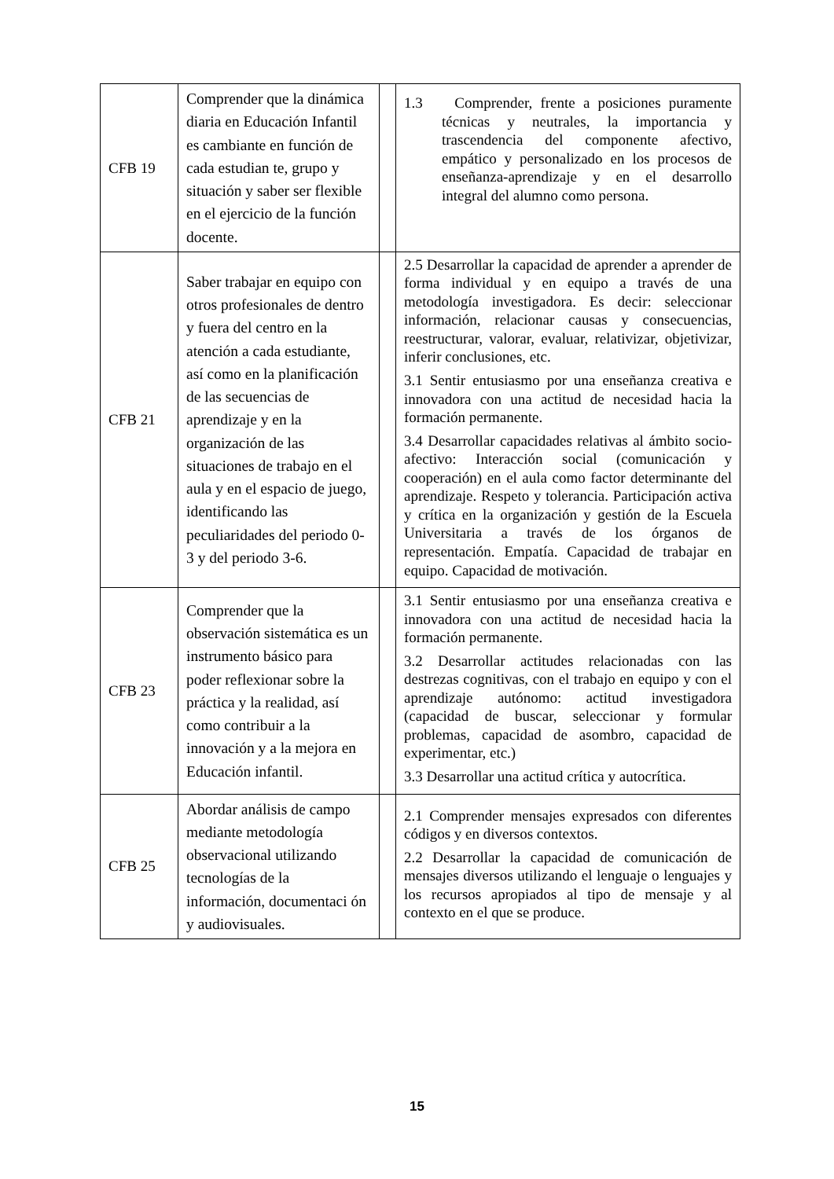| CFB 19 | Comprender que la dinámica diaria en Educación Infantil es cambiante en función de cada estudian te, grupo y situación y saber ser flexible en el ejercicio de la función docente. | | 1.3 Comprender, frente a posiciones puramente técnicas y neutrales, la importancia y trascendencia del componente afectivo, empático y personalizado en los procesos de enseñanza-aprendizaje y en el desarrollo integral del alumno como persona. |
| CFB 21 | Saber trabajar en equipo con otros profesionales de dentro y fuera del centro en la atención a cada estudiante, así como en la planificación de las secuencias de aprendizaje y en la organización de las situaciones de trabajo en el aula y en el espacio de juego, identificando las peculiaridades del periodo 0-3 y del periodo 3-6. | | 2.5 Desarrollar la capacidad de aprender a aprender de forma individual y en equipo a través de una metodología investigadora. Es decir: seleccionar información, relacionar causas y consecuencias, reestructurar, valorar, evaluar, relativizar, objetivizar, inferir conclusiones, etc. 3.1 Sentir entusiasmo por una enseñanza creativa e innovadora con una actitud de necesidad hacia la formación permanente. 3.4 Desarrollar capacidades relativas al ámbito socio-afectivo: Interacción social (comunicación y cooperación) en el aula como factor determinante del aprendizaje. Respeto y tolerancia. Participación activa y crítica en la organización y gestión de la Escuela Universitaria a través de los órganos de representación. Empatía. Capacidad de trabajar en equipo. Capacidad de motivación. |
| CFB 23 | Comprender que la observación sistemática es un instrumento básico para poder reflexionar sobre la práctica y la realidad, así como contribuir a la innovación y a la mejora en Educación infantil. | | 3.1 Sentir entusiasmo por una enseñanza creativa e innovadora con una actitud de necesidad hacia la formación permanente. 3.2 Desarrollar actitudes relacionadas con las destrezas cognitivas, con el trabajo en equipo y con el aprendizaje autónomo: actitud investigadora (capacidad de buscar, seleccionar y formular problemas, capacidad de asombro, capacidad de experimentar, etc.) 3.3 Desarrollar una actitud crítica y autocrítica. |
| CFB 25 | Abordar análisis de campo mediante metodología observacional utilizando tecnologías de la información, documentaci ón y audiovisuales. | | 2.1 Comprender mensajes expresados con diferentes códigos y en diversos contextos. 2.2 Desarrollar la capacidad de comunicación de mensajes diversos utilizando el lenguaje o lenguajes y los recursos apropiados al tipo de mensaje y al contexto en el que se produce. |
15